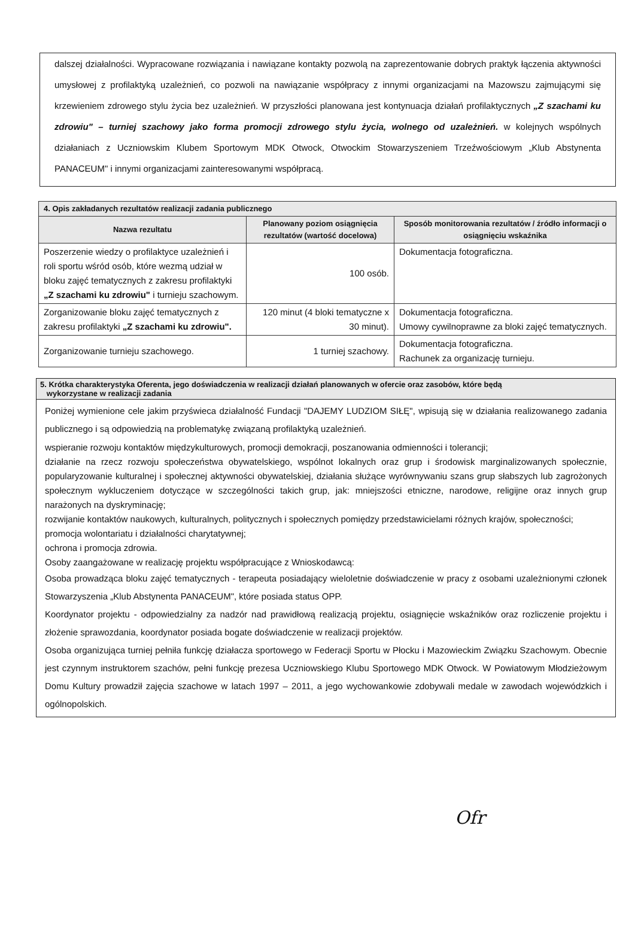dalszej działalności. Wypracowane rozwiązania i nawiązane kontakty pozwolą na zaprezentowanie dobrych praktyk łączenia aktywności umysłowej z profilaktyką uzależnień, co pozwoli na nawiązanie współpracy z innymi organizacjami na Mazowszu zajmującymi się krzewieniem zdrowego stylu życia bez uzależnień. W przyszłości planowana jest kontynuacja działań profilaktycznych „Z szachami ku zdrowiu" – turniej szachowy jako forma promocji zdrowego stylu życia, wolnego od uzależnień. w kolejnych wspólnych działaniach z Uczniowskim Klubem Sportowym MDK Otwock, Otwockim Stowarzyszeniem Trzeźwościowym „Klub Abstynenta PANACEUM" i innymi organizacjami zainteresowanymi współpracą.
| 4. Opis zakładanych rezultatów realizacji zadania publicznego | | |
| --- | --- | --- |
| Nazwa rezultatu | Planowany poziom osiągnięcia rezultatów (wartość docelowa) | Sposób monitorowania rezultatów / źródło informacji o osiągnięciu wskaźnika |
| Poszerzenie wiedzy o profilaktyce uzależnień i roli sportu wśród osób, które wezmą udział w bloku zajęć tematycznych z zakresu profilaktyki „Z szachami ku zdrowiu" i turnieju szachowym. | 100 osób. | Dokumentacja fotograficzna. |
| Zorganizowanie bloku zajęć tematycznych z zakresu profilaktyki „Z szachami ku zdrowiu". | 120 minut (4 bloki tematyczne x 30 minut). | Dokumentacja fotograficzna. Umowy cywilnoprawne za bloki zajęć tematycznych. |
| Zorganizowanie turnieju szachowego. | 1 turniej szachowy. | Dokumentacja fotograficzna. Rachunek za organizację turnieju. |
5. Krótka charakterystyka Oferenta, jego doświadczenia w realizacji działań planowanych w ofercie oraz zasobów, które będą
wykorzystane w realizacji zadania
Poniżej wymienione cele jakim przyświeca działalność Fundacji "DAJEMY LUDZIOM SIŁĘ", wpisują się w działania realizowanego zadania publicznego i są odpowiedzią na problematykę związaną profilaktyką uzależnień.
wspieranie rozwoju kontaktów międzykulturowych, promocji demokracji, poszanowania odmienności i tolerancji;
działanie na rzecz rozwoju społeczeństwa obywatelskiego, wspólnot lokalnych oraz grup i środowisk marginalizowanych społecznie, popularyzowanie kulturalnej i społecznej aktywności obywatelskiej, działania służące wyrównywaniu szans grup słabszych lub zagrożonych społecznym wykluczeniem dotyczące w szczególności takich grup, jak: mniejszości etniczne, narodowe, religijne oraz innych grup narażonych na dyskryminację;
rozwijanie kontaktów naukowych, kulturalnych, politycznych i społecznych pomiędzy przedstawicielami różnych krajów, społeczności;
promocja wolontariatu i działalności charytatywnej;
ochrona i promocja zdrowia.
Osoby zaangażowane w realizację projektu współpracujące z Wnioskodawcą:
Osoba prowadząca bloku zajęć tematycznych - terapeuta posiadający wieloletnie doświadczenie w pracy z osobami uzależnionymi członek Stowarzyszenia „Klub Abstynenta PANACEUM", które posiada status OPP.
Koordynator projektu - odpowiedzialny za nadzór nad prawidłową realizacją projektu, osiągnięcie wskaźników oraz rozliczenie projektu i złożenie sprawozdania, koordynator posiada bogate doświadczenie w realizacji projektów.
Osoba organizująca turniej pełniła funkcję działacza sportowego w Federacji Sportu w Płocku i Mazowieckim Związku Szachowym. Obecnie jest czynnym instruktorem szachów, pełni funkcję prezesa Uczniowskiego Klubu Sportowego MDK Otwock. W Powiatowym Młodzieżowym Domu Kultury prowadził zajęcia szachowe w latach 1997 – 2011, a jego wychowankowie zdobywali medale w zawodach wojewódzkich i ogólnopolskich.
Ofr